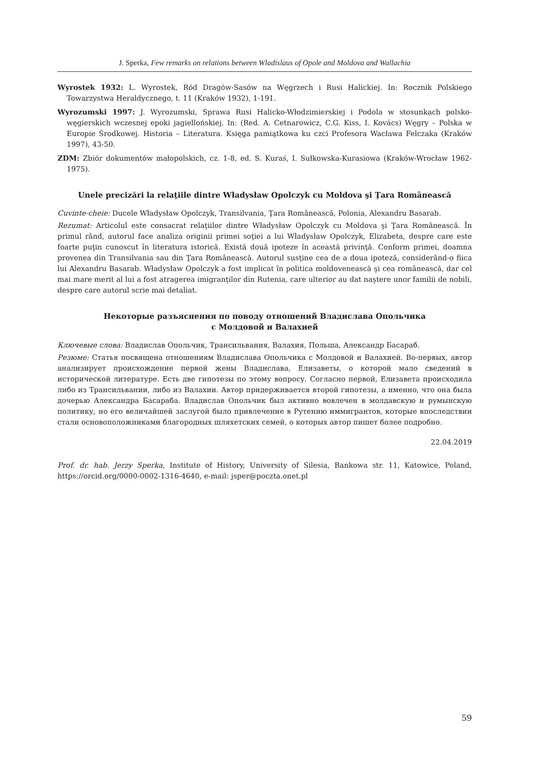J. Sperka, Few remarks on relations between Wladislaus of Opole and Moldova and Wallachia
Wyrostek 1932: L. Wyrostek, Ród Dragów-Sasów na Węgrzech i Rusi Halickiej. In: Rocznik Polskiego Towarzystwa Heraldycznego, t. 11 (Kraków 1932), 1-191.
Wyrozumski 1997: J. Wyrozumski, Sprawa Rusi Halicko-Włodzimierskiej i Podola w stosunkach polsko-węgierskich wczesnej epoki jagiellońskiej. In: (Red. A. Cetnarowicz, C.G. Kiss, I. Kovács) Węgry – Polska w Europie Środkowej. Historia – Literatura. Księga pamiątkowa ku czci Profesora Wacława Felczaka (Kraków 1997), 43-50.
ZDM: Zbiór dokumentów małopolskich, cz. 1-8, ed. S. Kuraś, I. Sułkowska-Kurasiowa (Kraków-Wrocław 1962-1975).
Unele precizări la relaţiile dintre Władysław Opolczyk cu Moldova şi Ţara Românească
Cuvinte-cheie: Ducele Władysław Opolczyk, Transilvania, Ţara Românească, Polonia, Alexandru Basarab.
Rezumat: Articolul este consacrat relaţiilor dintre Władysław Opolczyk cu Moldova şi Ţara Românească. În primul rând, autorul face analiza originii primei soţiei a lui Władysław Opolczyk, Elizabeta, despre care este foarte puţin cunoscut în literatura istorică. Există două ipoteze în această privinţă. Conform primei, doamna provenea din Transilvania sau din Ţara Românească. Autorul susţine cea de a doua ipoteză, considerând-o fiica lui Alexandru Basarab. Władysław Opolczyk a fost implicat în politica moldovenească şi cea românească, dar cel mai mare merit al lui a fost atragerea imigranţilor din Rutenia, care ulterior au dat naştere unor familii de nobili, despre care autorul scrie mai detaliat.
Некоторые разъяснения по поводу отношений Владислава Опольчика
с Молдовой и Валахией
Ключевые слова: Владислав Опольчик, Трансильвания, Валахия, Польша, Александр Басараб.
Резюме: Статья посвящена отношениям Владислава Опольчика с Молдовой и Валахией. Во-первых, автор анализирует происхождение первой жены Владислава, Елизаветы, о которой мало сведений в исторической литературе. Есть две гипотезы по этому вопросу. Согласно первой, Елизавета происходила либо из Трансильвании, либо из Валахии. Автор придерживается второй гипотезы, а именно, что она была дочерью Александра Басараба. Владислав Опольчик был активно вовлечен в молдавскую и румынскую политику, но его величайшей заслугой было привлечение в Рутению иммигрантов, которые впоследствии стали основоположниками благородных шляхетских семей, о которых автор пишет более подробно.
22.04.2019
Prof. dr. hab. Jerzy Sperka, Institute of History, University of Silesia, Bankowa str. 11, Katowice, Poland, https://orcid.org/0000-0002-1316-4640, e-mail: jsper@poczta.onet.pl
59